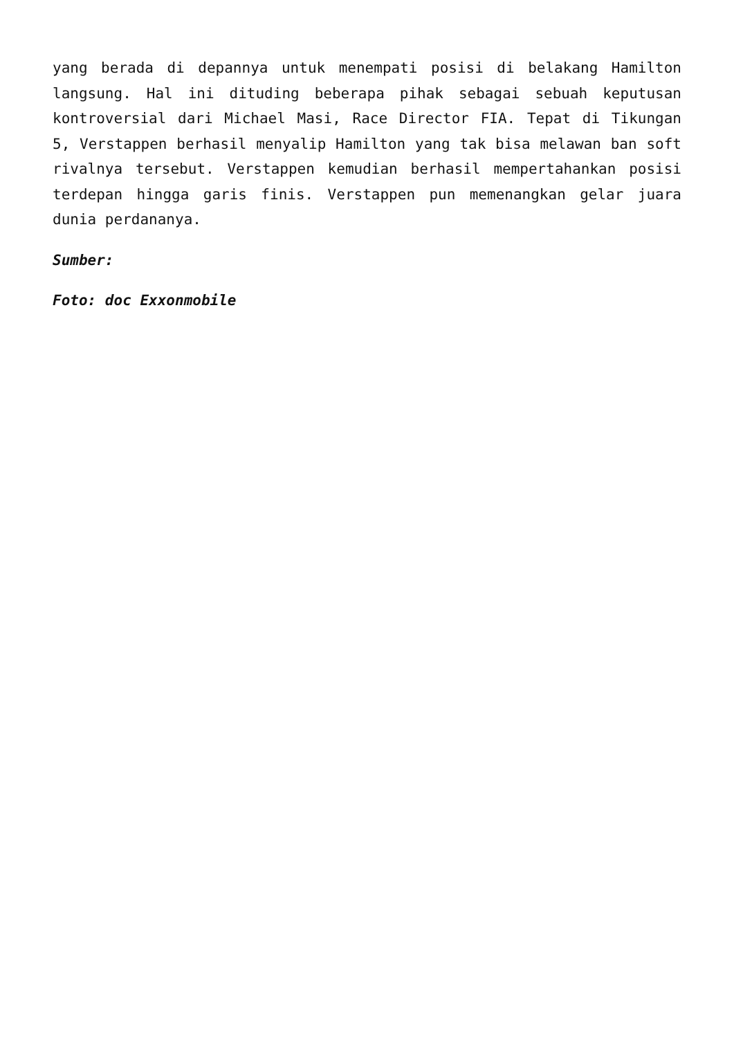yang berada di depannya untuk menempati posisi di belakang Hamilton langsung. Hal ini dituding beberapa pihak sebagai sebuah keputusan kontroversial dari Michael Masi, Race Director FIA. Tepat di Tikungan 5, Verstappen berhasil menyalip Hamilton yang tak bisa melawan ban soft rivalnya tersebut. Verstappen kemudian berhasil mempertahankan posisi terdepan hingga garis finis. Verstappen pun memenangkan gelar juara dunia perdananya.
Sumber:
Foto: doc Exxonmobile